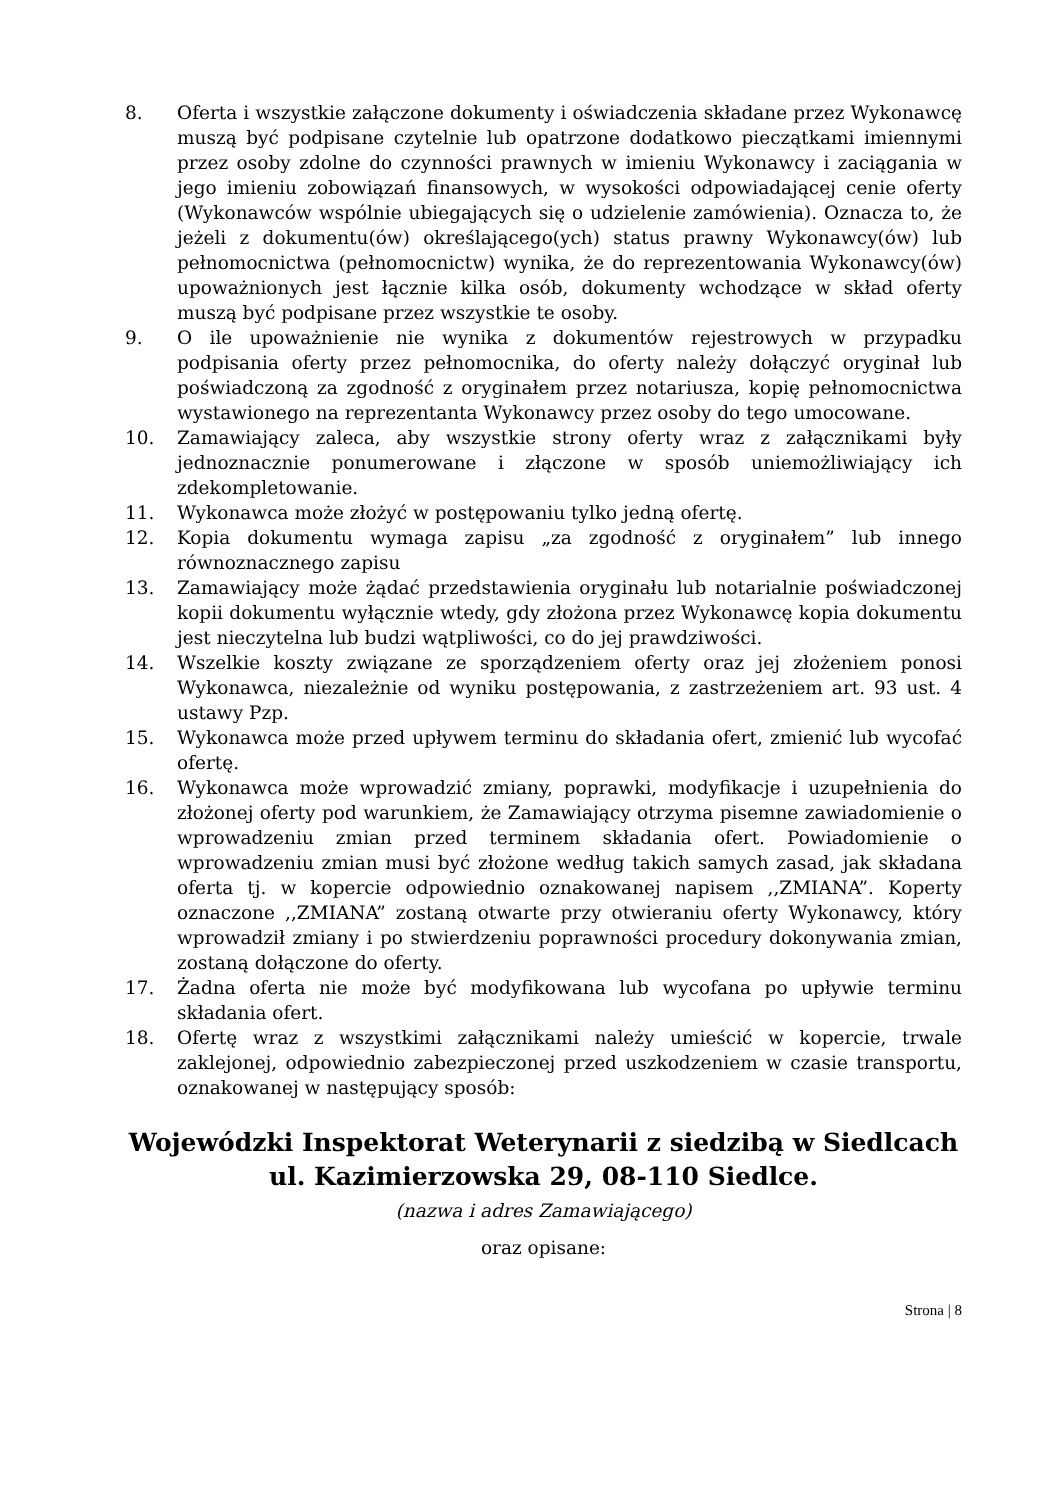8. Oferta i wszystkie załączone dokumenty i oświadczenia składane przez Wykonawcę muszą być podpisane czytelnie lub opatrzone dodatkowo pieczątkami imiennymi przez osoby zdolne do czynności prawnych w imieniu Wykonawcy i zaciągania w jego imieniu zobowiązań finansowych, w wysokości odpowiadającej cenie oferty (Wykonawców wspólnie ubiegających się o udzielenie zamówienia). Oznacza to, że jeżeli z dokumentu(ów) określającego(ych) status prawny Wykonawcy(ów) lub pełnomocnictwa (pełnomocnictw) wynika, że do reprezentowania Wykonawcy(ów) upoważnionych jest łącznie kilka osób, dokumenty wchodzące w skład oferty muszą być podpisane przez wszystkie te osoby.
9. O ile upoważnienie nie wynika z dokumentów rejestrowych w przypadku podpisania oferty przez pełnomocnika, do oferty należy dołączyć oryginał lub poświadczoną za zgodność z oryginałem przez notariusza, kopię pełnomocnictwa wystawionego na reprezentanta Wykonawcy przez osoby do tego umocowane.
10. Zamawiający zaleca, aby wszystkie strony oferty wraz z załącznikami były jednoznacznie ponumerowane i złączone w sposób uniemożliwiający ich zdekompletowanie.
11. Wykonawca może złożyć w postępowaniu tylko jedną ofertę.
12. Kopia dokumentu wymaga zapisu „za zgodność z oryginałem” lub innego równoznacznego zapisu
13. Zamawiający może żądać przedstawienia oryginału lub notarialnie poświadczonej kopii dokumentu wyłącznie wtedy, gdy złożona przez Wykonawcę kopia dokumentu jest nieczytelna lub budzi wątpliwości, co do jej prawdziwości.
14. Wszelkie koszty związane ze sporządzeniem oferty oraz jej złożeniem ponosi Wykonawca, niezależnie od wyniku postępowania, z zastrzeżeniem art. 93 ust. 4 ustawy Pzp.
15. Wykonawca może przed upływem terminu do składania ofert, zmienić lub wycofać ofertę.
16. Wykonawca może wprowadzić zmiany, poprawki, modyfikacje i uzupełnienia do złożonej oferty pod warunkiem, że Zamawiający otrzyma pisemne zawiadomienie o wprowadzeniu zmian przed terminem składania ofert. Powiadomienie o wprowadzeniu zmian musi być złożone według takich samych zasad, jak składana oferta tj. w kopercie odpowiednio oznakowanej napisem ,,ZMIANA”. Koperty oznaczone ,,ZMIANA” zostaną otwarte przy otwieraniu oferty Wykonawcy, który wprowadził zmiany i po stwierdzeniu poprawności procedury dokonywania zmian, zostaną dołączone do oferty.
17. Żadna oferta nie może być modyfikowana lub wycofana po upływie terminu składania ofert.
18. Ofertę wraz z wszystkimi załącznikami należy umieścić w kopercie, trwale zaklejonej, odpowiednio zabezpieczonej przed uszkodzeniem w czasie transportu, oznakowanej w następujący sposób:
Wojewódzki Inspektorat Weterynarii z siedzibą w Siedlcach
ul. Kazimierzowska 29, 08-110 Siedlce.
(nazwa i adres Zamawiającego)
oraz opisane:
Strona | 8